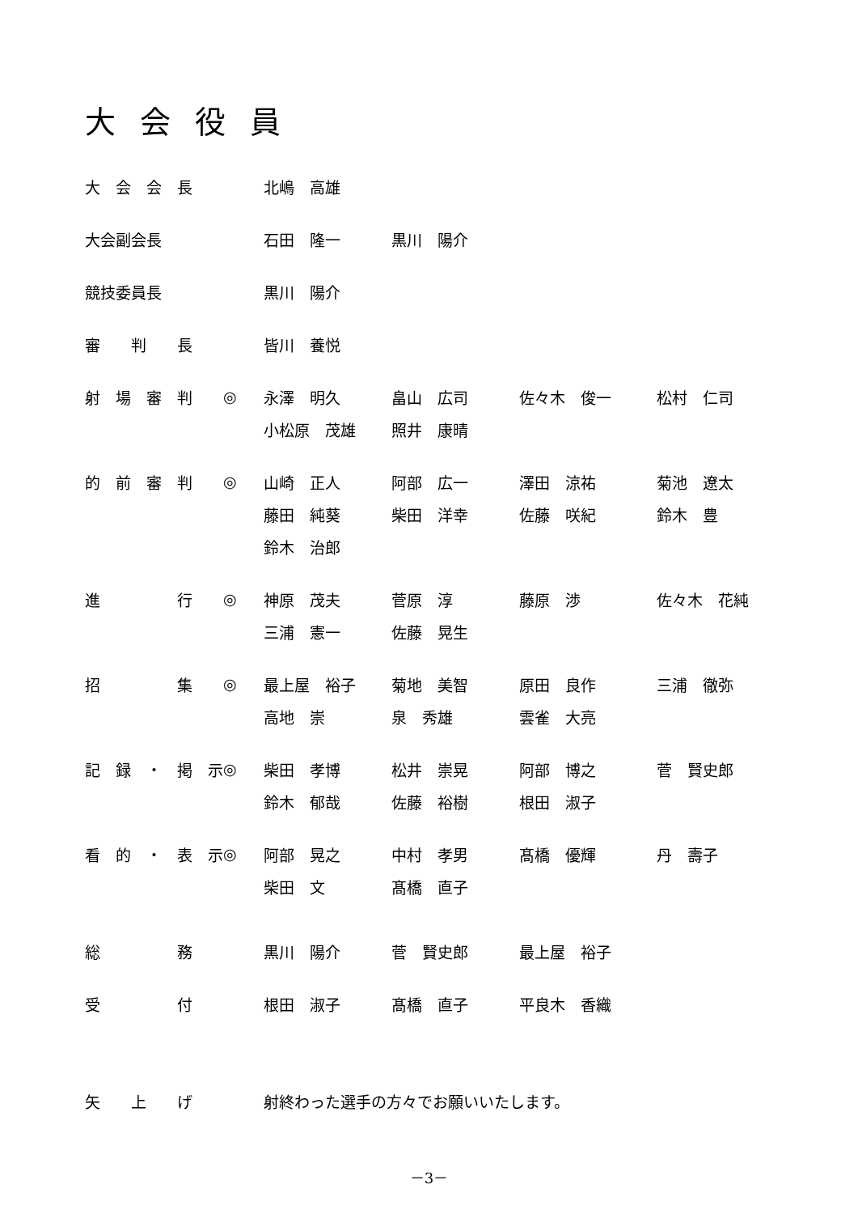大会役員
| 大 会 会 長 | | 北嶋 高雄 | | | |
| 大会副会長 | | 石田 隆一 | 黒川 陽介 | | |
| 競技委員長 | | 黒川 陽介 | | | |
| 審 判 長 | | 皆川 養悦 | | | |
| 射 場 審 判 | ◎ | 永澤 明久 | 畠山 広司 | 佐々木 俊一 | 松村 仁司 |
| | | 小松原 茂雄 | 照井 康晴 | | |
| 的 前 審 判 | ◎ | 山崎 正人 | 阿部 広一 | 澤田 涼祐 | 菊池 遼太 |
| | | 藤田 純葵 | 柴田 洋幸 | 佐藤 咲紀 | 鈴木 豊 |
| | | 鈴木 治郎 | | | |
| 進 行 | ◎ | 神原 茂夫 | 菅原 淳 | 藤原 渉 | 佐々木 花純 |
| | | 三浦 憲一 | 佐藤 晃生 | | |
| 招 集 | ◎ | 最上屋 裕子 | 菊地 美智 | 原田 良作 | 三浦 徹弥 |
| | | 高地 崇 | 泉 秀雄 | 雲雀 大亮 | |
| 記 録 ・ 掲 示 | ◎ | 柴田 孝博 | 松井 崇晃 | 阿部 博之 | 菅 賢史郎 |
| | | 鈴木 郁哉 | 佐藤 裕樹 | 根田 淑子 | |
| 看 的 ・ 表 示 | ◎ | 阿部 晃之 | 中村 孝男 | 髙橋 優輝 | 丹 壽子 |
| | | 柴田 文 | 髙橋 直子 | | |
| 総 務 | | 黒川 陽介 | 菅 賢史郎 | 最上屋 裕子 | |
| 受 付 | | 根田 淑子 | 髙橋 直子 | 平良木 香織 | |
| 矢 上 げ | | 射終わった選手の方々でお願いいたします。 | | | |
－3－